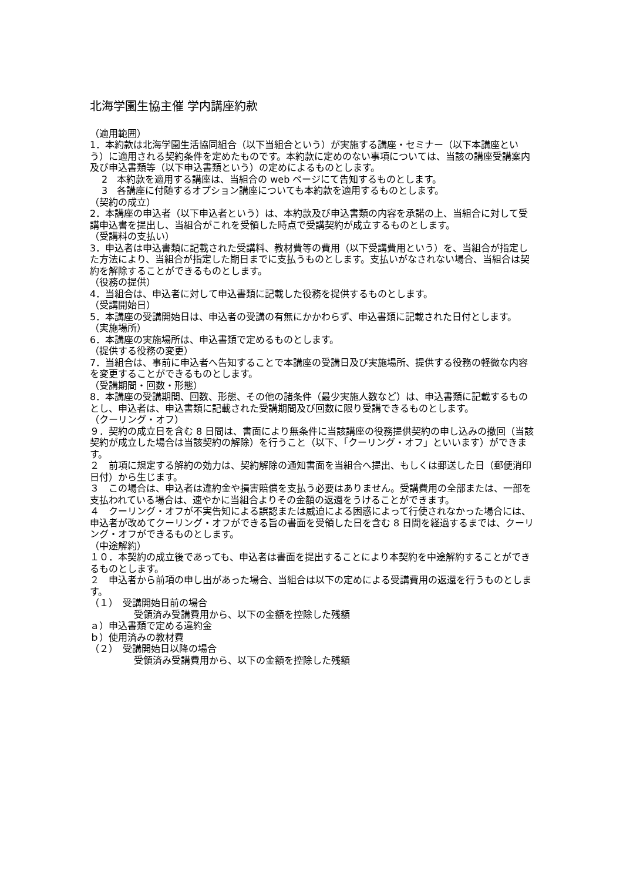北海学園生協主催 学内講座約款
（適用範囲）
1．本約款は北海学園生活協同組合（以下当組合という）が実施する講座・セミナー（以下本講座という）に適用される契約条件を定めたものです。本約款に定めのない事項については、当該の講座受講案内及び申込書類等（以下申込書類という）の定めによるものとします。
2　本約款を適用する講座は、当組合の web ページにて告知するものとします。
3　各講座に付随するオプション講座についても本約款を適用するものとします。
（契約の成立）
2．本講座の申込者（以下申込者という）は、本約款及び申込書類の内容を承諾の上、当組合に対して受講申込書を提出し、当組合がこれを受領した時点で受講契約が成立するものとします。
（受講料の支払い）
3．申込者は申込書類に記載された受講料、教材費等の費用（以下受講費用という）を、当組合が指定した方法により、当組合が指定した期日までに支払うものとします。支払いがなされない場合、当組合は契約を解除することができるものとします。
（役務の提供）
4．当組合は、申込者に対して申込書類に記載した役務を提供するものとします。
（受講開始日）
5．本講座の受講開始日は、申込者の受講の有無にかかわらず、申込書類に記載された日付とします。
（実施場所）
6．本講座の実施場所は、申込書類で定めるものとします。
（提供する役務の変更）
7．当組合は、事前に申込者へ告知することで本講座の受講日及び実施場所、提供する役務の軽微な内容を変更することができるものとします。
（受講期間・回数・形態）
8．本講座の受講期間、回数、形態、その他の諸条件（最少実施人数など）は、申込書類に記載するものとし、申込者は、申込書類に記載された受講期間及び回数に限り受講できるものとします。
（クーリング・オフ）
９．契約の成立日を含む 8 日間は、書面により無条件に当該講座の役務提供契約の申し込みの撤回（当該契約が成立した場合は当該契約の解除）を行うこと（以下、「クーリング・オフ」といいます）ができます。
２　前項に規定する解約の効力は、契約解除の通知書面を当組合へ提出、もしくは郵送した日（郵便消印日付）から生じます。
３　この場合は、申込者は違約金や損害賠償を支払う必要はありません。受講費用の全部または、一部を支払われている場合は、速やかに当組合よりその金額の返還をうけることができます。
４　クーリング・オフが不実告知による誤認または威迫による困惑によって行使されなかった場合には、申込者が改めてクーリング・オフができる旨の書面を受領した日を含む 8 日間を経過するまでは、クーリング・オフができるものとします。
（中途解約）
１０．本契約の成立後であっても、申込者は書面を提出することにより本契約を中途解約することができるものとします。
２　申込者から前項の申し出があった場合、当組合は以下の定めによる受講費用の返還を行うものとします。
（１）　受講開始日前の場合
受領済み受講費用から、以下の金額を控除した残額
ａ）申込書類で定める違約金
ｂ）使用済みの教材費
（２）　受講開始日以降の場合
受領済み受講費用から、以下の金額を控除した残額